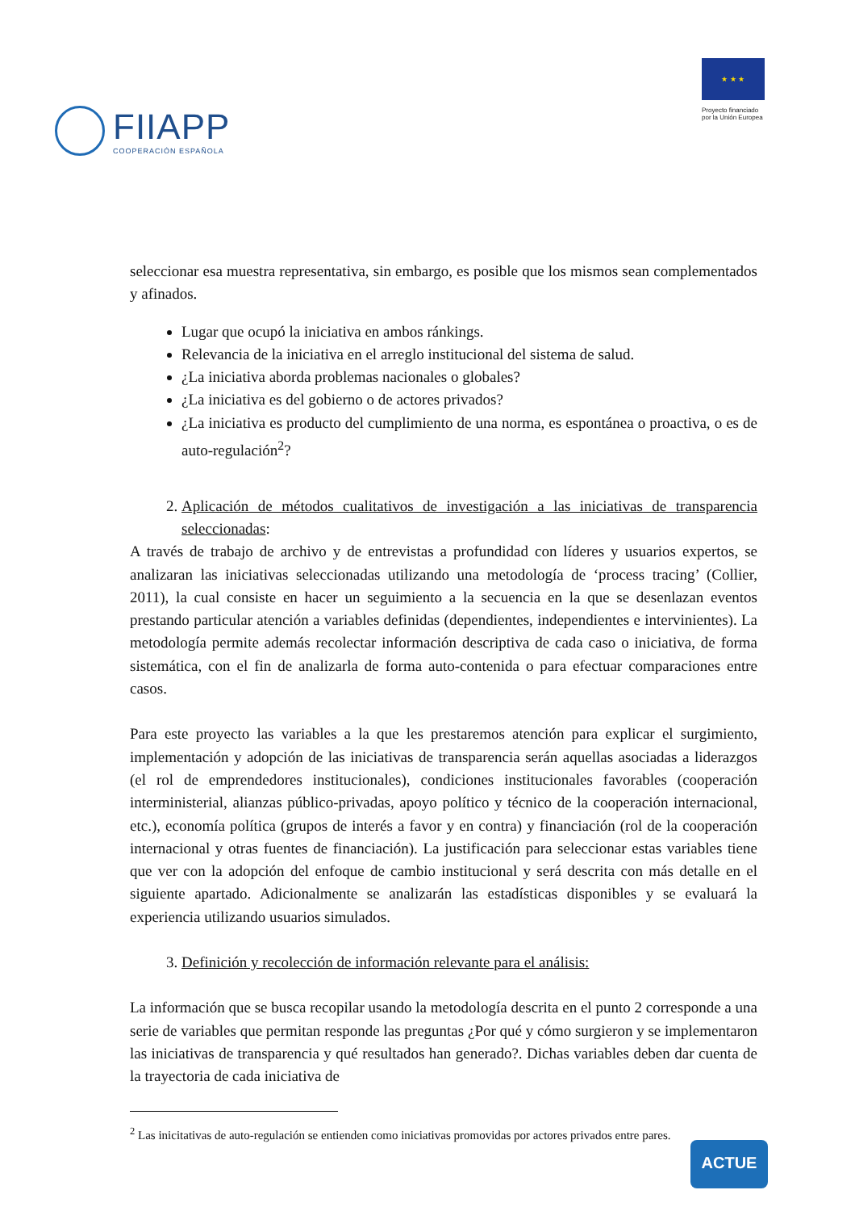FIIAPP
COOPERACIÓN ESPAÑOLA
★ ★ ★
Proyecto financiado
por la Unión Europea
seleccionar esa muestra representativa, sin embargo, es posible que los mismos sean complementados y afinados.
Lugar que ocupó la iniciativa en ambos ránkings.
Relevancia de la iniciativa en el arreglo institucional del sistema de salud.
¿La iniciativa aborda problemas nacionales o globales?
¿La iniciativa es del gobierno o de actores privados?
¿La iniciativa es producto del cumplimiento de una norma, es espontánea o proactiva, o es de auto-regulación<sup>2</sup>?
2. Aplicación de métodos cualitativos de investigación a las iniciativas de transparencia seleccionadas:
A través de trabajo de archivo y de entrevistas a profundidad con líderes y usuarios expertos, se analizaran las iniciativas seleccionadas utilizando una metodología de ‘process tracing’ (Collier, 2011), la cual consiste en hacer un seguimiento a la secuencia en la que se desenlazan eventos prestando particular atención a variables definidas (dependientes, independientes e intervinientes). La metodología permite además recolectar información descriptiva de cada caso o iniciativa, de forma sistemática, con el fin de analizarla de forma auto-contenida o para efectuar comparaciones entre casos.
Para este proyecto las variables a la que les prestaremos atención para explicar el surgimiento, implementación y adopción de las iniciativas de transparencia serán aquellas asociadas a liderazgos (el rol de emprendedores institucionales), condiciones institucionales favorables (cooperación interministerial, alianzas público-privadas, apoyo político y técnico de la cooperación internacional, etc.), economía política (grupos de interés a favor y en contra) y financiación (rol de la cooperación internacional y otras fuentes de financiación). La justificación para seleccionar estas variables tiene que ver con la adopción del enfoque de cambio institucional y será descrita con más detalle en el siguiente apartado. Adicionalmente se analizarán las estadísticas disponibles y se evaluará la experiencia utilizando usuarios simulados.
3. Definición y recolección de información relevante para el análisis:
La información que se busca recopilar usando la metodología descrita en el punto 2 corresponde a una serie de variables que permitan responde las preguntas ¿Por qué y cómo surgieron y se implementaron las iniciativas de transparencia y qué resultados han generado?. Dichas variables deben dar cuenta de la trayectoria de cada iniciativa de
<sup>2</sup> Las inicitativas de auto-regulación se entienden como iniciativas promovidas por actores privados entre pares.
ACTUE